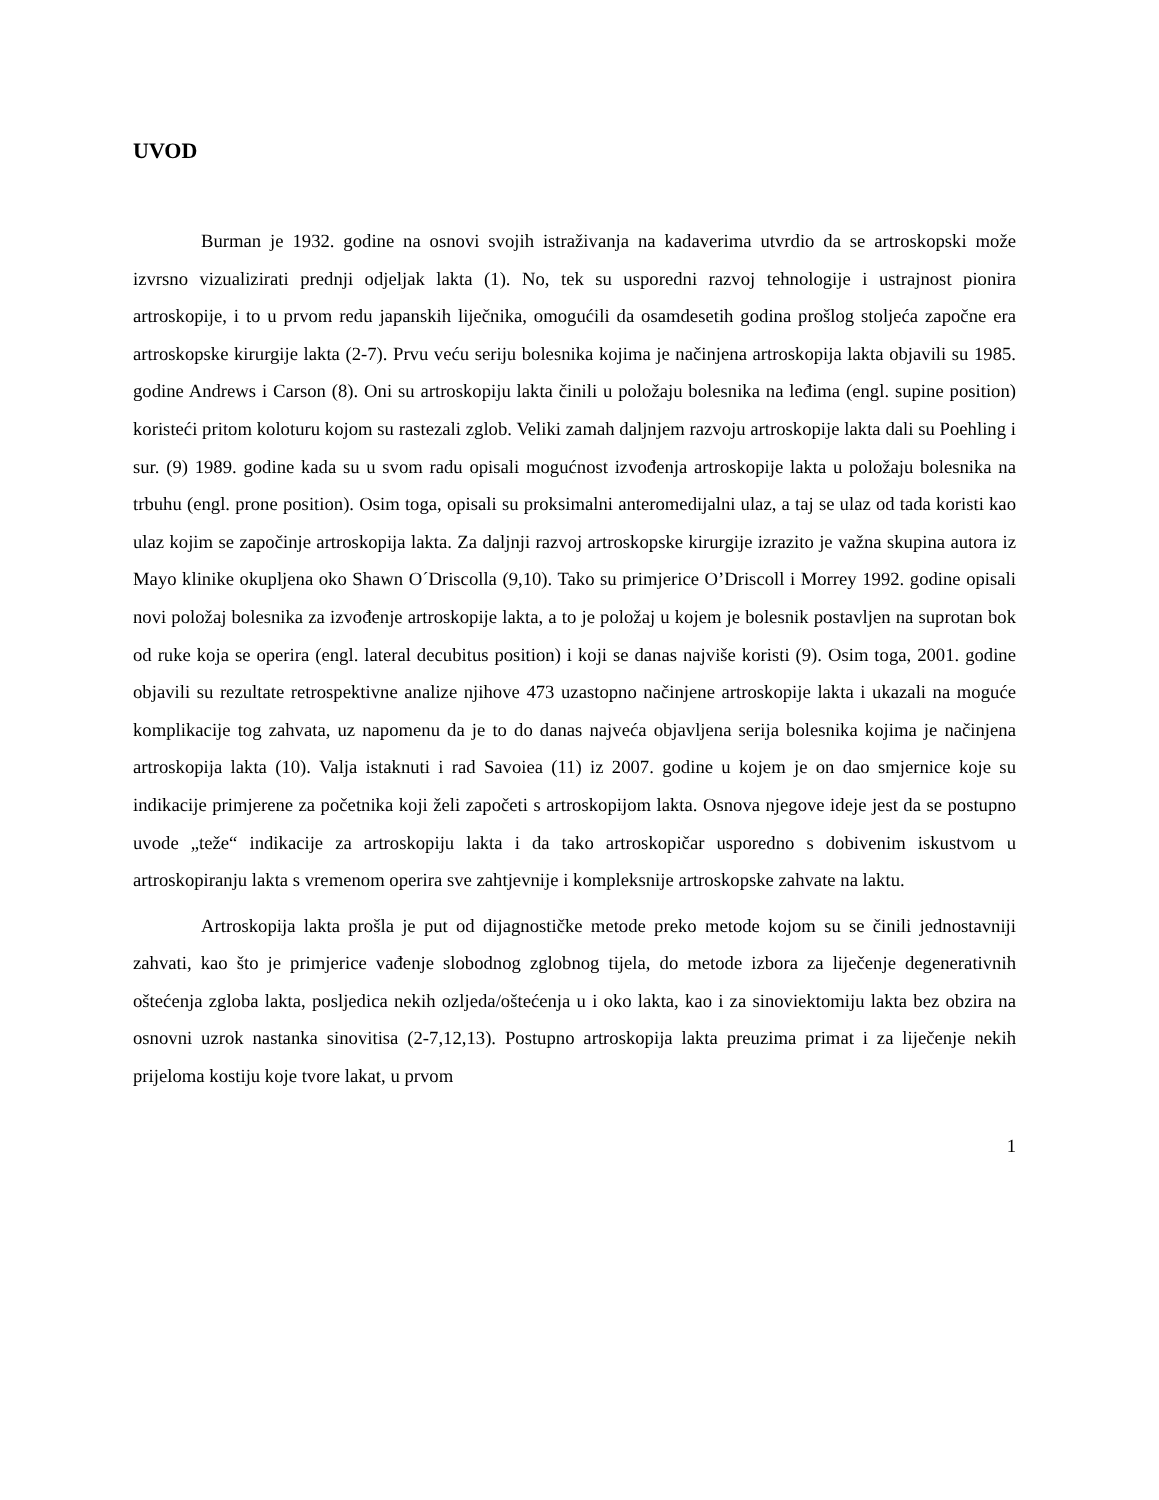UVOD
Burman je 1932. godine na osnovi svojih istraživanja na kadaverima utvrdio da se artroskopski može izvrsno vizualizirati prednji odjeljak lakta (1). No, tek su usporedni razvoj tehnologije i ustrajnost pionira artroskopije, i to u prvom redu japanskih liječnika, omogućili da osamdesetih godina prošlog stoljeća započne era artroskopske kirurgije lakta (2-7). Prvu veću seriju bolesnika kojima je načinjena artroskopija lakta objavili su 1985. godine Andrews i Carson (8). Oni su artroskopiju lakta činili u položaju bolesnika na leđima (engl. supine position) koristeći pritom koloturu kojom su rastezali zglob. Veliki zamah daljnjem razvoju artroskopije lakta dali su Poehling i sur. (9) 1989. godine kada su u svom radu opisali mogućnost izvođenja artroskopije lakta u položaju bolesnika na trbuhu (engl. prone position). Osim toga, opisali su proksimalni anteromedijalni ulaz, a taj se ulaz od tada koristi kao ulaz kojim se započinje artroskopija lakta. Za daljnji razvoj artroskopske kirurgije izrazito je važna skupina autora iz Mayo klinike okupljena oko Shawn O´Driscolla (9,10). Tako su primjerice O’Driscoll i Morrey 1992. godine opisali novi položaj bolesnika za izvođenje artroskopije lakta, a to je položaj u kojem je bolesnik postavljen na suprotan bok od ruke koja se operira (engl. lateral decubitus position) i koji se danas najviše koristi (9). Osim toga, 2001. godine objavili su rezultate retrospektivne analize njihove 473 uzastopno načinjene artroskopije lakta i ukazali na moguće komplikacije tog zahvata, uz napomenu da je to do danas najveća objavljena serija bolesnika kojima je načinjena artroskopija lakta (10). Valja istaknuti i rad Savoiea (11) iz 2007. godine u kojem je on dao smjernice koje su indikacije primjerene za početnika koji želi započeti s artroskopijom lakta. Osnova njegove ideje jest da se postupno uvode „teže“ indikacije za artroskopiju lakta i da tako artroskopičar usporedno s dobivenim iskustvom u artroskopiranju lakta s vremenom operira sve zahtjevnije i kompleksnije artroskopske zahvate na laktu.
Artroskopija lakta prošla je put od dijagnostičke metode preko metode kojom su se činili jednostavniji zahvati, kao što je primjerice vađenje slobodnog zglobnog tijela, do metode izbora za liječenje degenerativnih oštećenja zgloba lakta, posljedica nekih ozljeda/oštećenja u i oko lakta, kao i za sinoviektomiju lakta bez obzira na osnovni uzrok nastanka sinovitisa (2-7,12,13). Postupno artroskopija lakta preuzima primat i za liječenje nekih prijeloma kostiju koje tvore lakat, u prvom
1